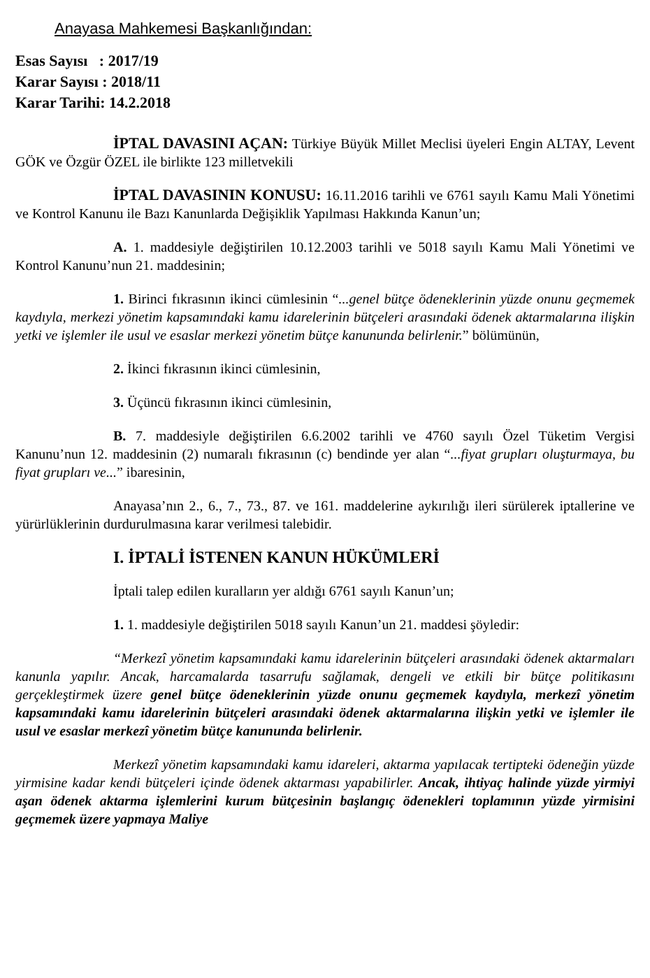Anayasa Mahkemesi Başkanlığından:
Esas Sayısı : 2017/19
Karar Sayısı : 2018/11
Karar Tarihi: 14.2.2018
İPTAL DAVASINI AÇAN: Türkiye Büyük Millet Meclisi üyeleri Engin ALTAY, Levent GÖK ve Özgür ÖZEL ile birlikte 123 milletvekili
İPTAL DAVASININ KONUSU: 16.11.2016 tarihli ve 6761 sayılı Kamu Mali Yönetimi ve Kontrol Kanunu ile Bazı Kanunlarda Değişiklik Yapılması Hakkında Kanun’un;
A. 1. maddesiyle değiştirilen 10.12.2003 tarihli ve 5018 sayılı Kamu Mali Yönetimi ve Kontrol Kanunu’nun 21. maddesinin;
1. Birinci fıkrasının ikinci cümlesinin “...genel bütçe ödeneklerinin yüzde onunu geçmemek kaydıyla, merkezi yönetim kapsamındaki kamu idarelerinin bütçeleri arasındaki ödenek aktarmalarına ilişkin yetki ve işlemler ile usul ve esaslar merkezi yönetim bütçe kanununda belirlenir.” bölümünün,
2. İkinci fıkrasının ikinci cümlesinin,
3. Üçüncü fıkrasının ikinci cümlesinin,
B. 7. maddesiyle değiştirilen 6.6.2002 tarihli ve 4760 sayılı Özel Tüketim Vergisi Kanunu’nun 12. maddesinin (2) numaralı fıkrasının (c) bendinde yer alan “...fiyat grupları oluşturmaya, bu fiyat grupları ve...” ibaresinin,
Anayasa’nın 2., 6., 7., 73., 87. ve 161. maddelerine aykırılığı ileri sürülerek iptallerine ve yürürlüklerinin durdurulmasına karar verilmesi talebidir.
I. İPTALİ İSTENEN KANUN HÜKÜMLERİ
İptali talep edilen kuralların yer aldığı 6761 sayılı Kanun’un;
1. 1. maddesiyle değiştirilen 5018 sayılı Kanun’un 21. maddesi şöyledir:
“Merkezî yönetim kapsamındaki kamu idarelerinin bütçeleri arasındaki ödenek aktarmaları kanunla yapılır. Ancak, harcamalarda tasarrufu sağlamak, dengeli ve etkili bir bütçe politikasını gerçekleştirmek üzere genel bütçe ödeneklerinin yüzde onunu geçmemek kaydıyla, merkezî yönetim kapsamındaki kamu idarelerinin bütçeleri arasındaki ödenek aktarmalarına ilişkin yetki ve işlemler ile usul ve esaslar merkezî yönetim bütçe kanununda belirlenir.
Merkezî yönetim kapsamındaki kamu idareleri, aktarma yapılacak tertipteki ödeneğin yüzde yirmisine kadar kendi bütçeleri içinde ödenek aktarması yapabilirler. Ancak, ihtiyaç halinde yüzde yirmiyi aşan ödenek aktarma işlemlerini kurum bütçesinin başlangıç ödenekleri toplamının yüzde yirmisini geçmemek üzere yapmaya Maliye